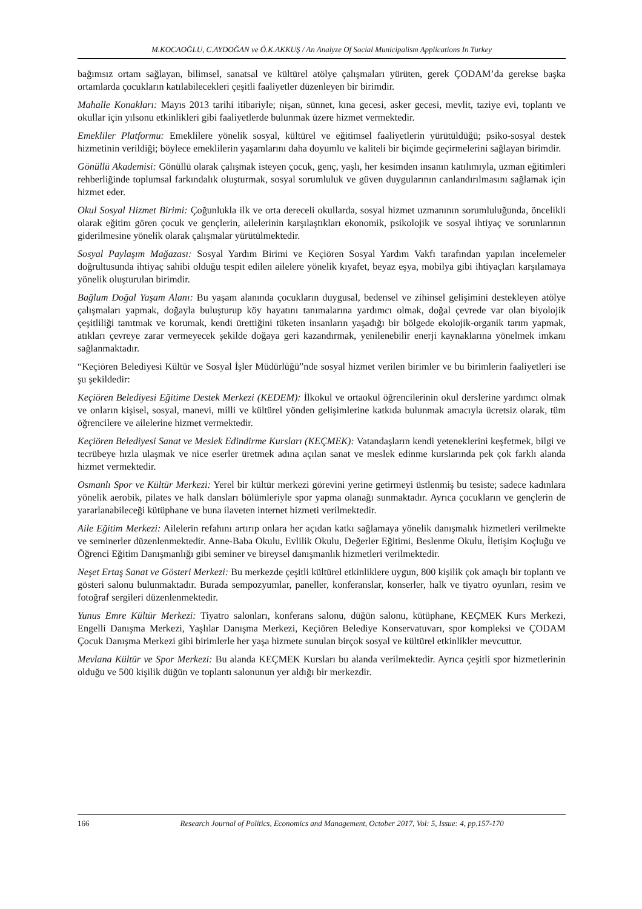M.KOCAOĞLU, C.AYDOĞAN ve Ö.K.AKKUŞ / An Analyze Of Social Municipalism Applications In Turkey
bağımsız ortam sağlayan, bilimsel, sanatsal ve kültürel atölye çalışmaları yürüten, gerek ÇODAM’da gerekse başka ortamlarda çocukların katılabilecekleri çeşitli faaliyetler düzenleyen bir birimdir.
Mahalle Konakları: Mayıs 2013 tarihi itibariyle; nişan, sünnet, kına gecesi, asker gecesi, mevlit, taziye evi, toplantı ve okullar için yılsonu etkinlikleri gibi faaliyetlerde bulunmak üzere hizmet vermektedir.
Emekliler Platformu: Emeklilere yönelik sosyal, kültürel ve eğitimsel faaliyetlerin yürütüldüğü; psiko-sosyal destek hizmetinin verildiği; böylece emeklilerin yaşamlarını daha doyumlu ve kaliteli bir biçimde geçirmelerini sağlayan birimdir.
Gönüllü Akademisi: Gönüllü olarak çalışmak isteyen çocuk, genç, yaşlı, her kesimden insanın katılımıyla, uzman eğitimleri rehberliğinde toplumsal farkındalık oluşturmak, sosyal sorumluluk ve güven duygularının canlandırılmasını sağlamak için hizmet eder.
Okul Sosyal Hizmet Birimi: Çoğunlukla ilk ve orta dereceli okullarda, sosyal hizmet uzmanının sorumluluğunda, öncelikli olarak eğitim gören çocuk ve gençlerin, ailelerinin karşılaştıkları ekonomik, psikolojik ve sosyal ihtiyaç ve sorunlarının giderilmesine yönelik olarak çalışmalar yürütülmektedir.
Sosyal Paylaşım Mağazası: Sosyal Yardım Birimi ve Keçiören Sosyal Yardım Vakfı tarafından yapılan incelemeler doğrultusunda ihtiyaç sahibi olduğu tespit edilen ailelere yönelik kıyafet, beyaz eşya, mobilya gibi ihtiyaçları karşılamaya yönelik oluşturulan birimdir.
Bağlum Doğal Yaşam Alanı: Bu yaşam alanında çocukların duygusal, bedensel ve zihinsel gelişimini destekleyen atölye çalışmaları yapmak, doğayla buluşturup köy hayatını tanımalarına yardımcı olmak, doğal çevrede var olan biyolojik çeşitliliği tanıtmak ve korumak, kendi ürettiğini tüketen insanların yaşadığı bir bölgede ekolojik-organik tarım yapmak, atıkları çevreye zarar vermeyecek şekilde doğaya geri kazandırmak, yenilenebilir enerji kaynaklarına yönelmek imkanı sağlanmaktadır.
“Keçiören Belediyesi Kültür ve Sosyal İşler Müdürlüğü”nde sosyal hizmet verilen birimler ve bu birimlerin faaliyetleri ise şu şekildedir:
Keçiören Belediyesi Eğitime Destek Merkezi (KEDEM): İlkokul ve ortaokul öğrencilerinin okul derslerine yardımcı olmak ve onların kişisel, sosyal, manevi, milli ve kültürel yönden gelişimlerine katkıda bulunmak amacıyla ücretsiz olarak, tüm öğrencilere ve ailelerine hizmet vermektedir.
Keçiören Belediyesi Sanat ve Meslek Edindirme Kursları (KEÇMEK): Vatandaşların kendi yeteneklerini keşfetmek, bilgi ve tecrübeye hızla ulaşmak ve nice eserler üretmek adına açılan sanat ve meslek edinme kurslarında pek çok farklı alanda hizmet vermektedir.
Osmanlı Spor ve Kültür Merkezi: Yerel bir kültür merkezi görevini yerine getirmeyi üstlenmiş bu tesiste; sadece kadınlara yönelik aerobik, pilates ve halk dansları bölümleriyle spor yapma olanağı sunmaktadır. Ayrıca çocukların ve gençlerin de yararlanabileceği kütüphane ve buna ilaveten internet hizmeti verilmektedir.
Aile Eğitim Merkezi: Ailelerin refahını artırıp onlara her açıdan katkı sağlamaya yönelik danışmalık hizmetleri verilmekte ve seminerler düzenlenmektedir. Anne-Baba Okulu, Evlilik Okulu, Değerler Eğitimi, Beslenme Okulu, İletişim Koçluğu ve Öğrenci Eğitim Danışmanlığı gibi seminer ve bireysel danışmanlık hizmetleri verilmektedir.
Neşet Ertaş Sanat ve Gösteri Merkezi: Bu merkezde çeşitli kültürel etkinliklere uygun, 800 kişilik çok amaçlı bir toplantı ve gösteri salonu bulunmaktadır. Burada sempozyumlar, paneller, konferanslar, konserler, halk ve tiyatro oyunları, resim ve fotoğraf sergileri düzenlenmektedir.
Yunus Emre Kültür Merkezi: Tiyatro salonları, konferans salonu, düğün salonu, kütüphane, KEÇMEK Kurs Merkezi, Engelli Danışma Merkezi, Yaşlılar Danışma Merkezi, Keçiören Belediye Konservatuvarı, spor kompleksi ve ÇODAM Çocuk Danışma Merkezi gibi birimlerle her yaşa hizmete sunulan birçok sosyal ve kültürel etkinlikler mevcuttur.
Mevlana Kültür ve Spor Merkezi: Bu alanda KEÇMEK Kursları bu alanda verilmektedir. Ayrıca çeşitli spor hizmetlerinin olduğu ve 500 kişilik düğün ve toplantı salonunun yer aldığı bir merkezdir.
166 Research Journal of Politics, Economics and Management, October 2017, Vol: 5, Issue: 4, pp.157-170